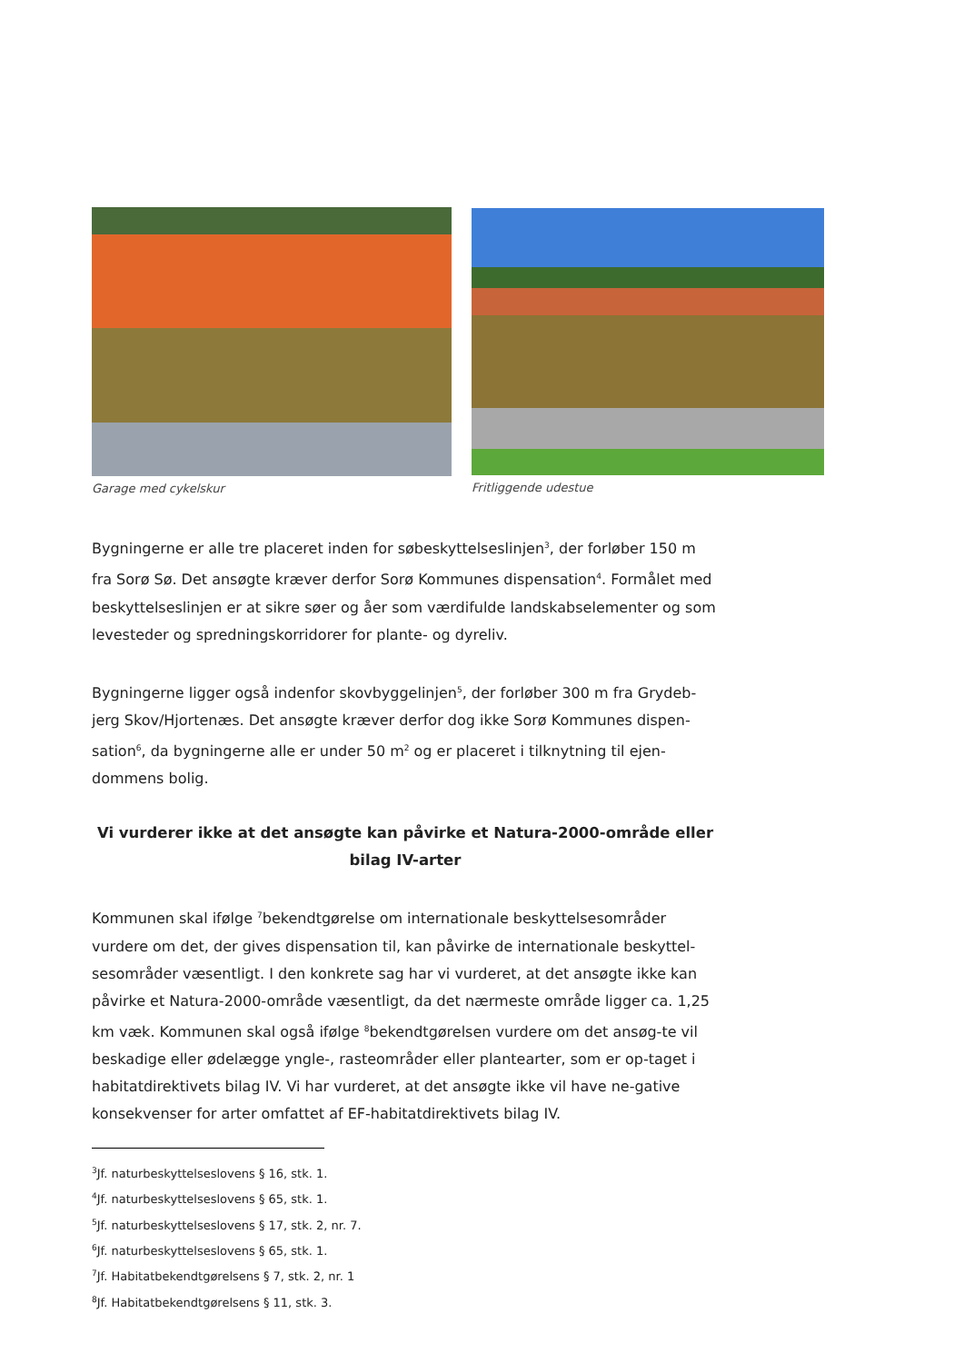Garage med cykelskur Fritliggende udestue
Bygningerne er alle tre placeret inden for søbeskyttelseslinjen<sup>3</sup>, der forløber 150 m fra Sorø Sø. Det ansøgte kræver derfor Sorø Kommunes dispensation<sup>4</sup>. Formålet med beskyttelseslinjen er at sikre søer og åer som værdifulde landskabselementer og som levesteder og spredningskorridorer for plante- og dyreliv.
Bygningerne ligger også indenfor skovbyggelinjen<sup>5</sup>, der forløber 300 m fra Grydeb-jerg Skov/Hjortenæs. Det ansøgte kræver derfor dog ikke Sorø Kommunes dispen-sation<sup>6</sup>, da bygningerne alle er under 50 m<sup>2</sup> og er placeret i tilknytning til ejen-dommens bolig.
Vi vurderer ikke at det ansøgte kan påvirke et Natura-2000-område eller bilag IV-arter
Kommunen skal ifølge <sup>7</sup>bekendtgørelse om internationale beskyttelsesområder vurdere om det, der gives dispensation til, kan påvirke de internationale beskyttel-sesområder væsentligt. I den konkrete sag har vi vurderet, at det ansøgte ikke kan påvirke et Natura-2000-område væsentligt, da det nærmeste område ligger ca. 1,25 km væk. Kommunen skal også ifølge <sup>8</sup>bekendtgørelsen vurdere om det ansøg-te vil beskadige eller ødelægge yngle-, rasteområder eller plantearter, som er op-taget i habitatdirektivets bilag IV. Vi har vurderet, at det ansøgte ikke vil have ne-gative konsekvenser for arter omfattet af EF-habitatdirektivets bilag IV.
<sup>3</sup> Jf. naturbeskyttelseslovens § 16, stk. 1.
<sup>4</sup> Jf. naturbeskyttelseslovens § 65, stk. 1.
<sup>5</sup> Jf. naturbeskyttelseslovens § 17, stk. 2, nr. 7.
<sup>6</sup> Jf. naturbeskyttelseslovens § 65, stk. 1.
<sup>7</sup> Jf. Habitatbekendtgørelsens § 7, stk. 2, nr. 1
<sup>8</sup> Jf. Habitatbekendtgørelsens § 11, stk. 3.